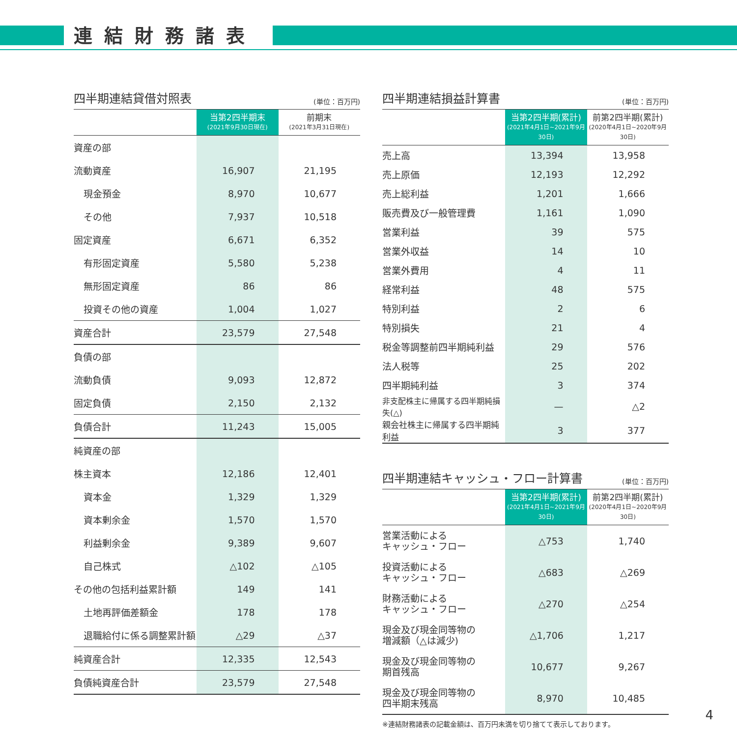連結財務諸表
四半期連結貸借対照表 (単位：百万円)
| | 当第2四半期末 (2021年9月30日現在) | 前期末 (2021年3月31日現在) |
| --- | --- | --- |
| 資産の部 | | |
| 流動資産 | 16,907 | 21,195 |
| 現金預金 | 8,970 | 10,677 |
| その他 | 7,937 | 10,518 |
| 固定資産 | 6,671 | 6,352 |
| 有形固定資産 | 5,580 | 5,238 |
| 無形固定資産 | 86 | 86 |
| 投資その他の資産 | 1,004 | 1,027 |
| 資産合計 | 23,579 | 27,548 |
| 負債の部 | | |
| 流動負債 | 9,093 | 12,872 |
| 固定負債 | 2,150 | 2,132 |
| 負債合計 | 11,243 | 15,005 |
| 純資産の部 | | |
| 株主資本 | 12,186 | 12,401 |
| 資本金 | 1,329 | 1,329 |
| 資本剰余金 | 1,570 | 1,570 |
| 利益剰余金 | 9,389 | 9,607 |
| 自己株式 | △102 | △105 |
| その他の包括利益累計額 | 149 | 141 |
| 土地再評価差額金 | 178 | 178 |
| 退職給付に係る調整累計額 | △29 | △37 |
| 純資産合計 | 12,335 | 12,543 |
| 負債純資産合計 | 23,579 | 27,548 |
四半期連結損益計算書 (単位：百万円)
| | 当第2四半期(累計) (2021年4月1日~2021年9月30日) | 前第2四半期(累計) (2020年4月1日~2020年9月30日) |
| --- | --- | --- |
| 売上高 | 13,394 | 13,958 |
| 売上原価 | 12,193 | 12,292 |
| 売上総利益 | 1,201 | 1,666 |
| 販売費及び一般管理費 | 1,161 | 1,090 |
| 営業利益 | 39 | 575 |
| 営業外収益 | 14 | 10 |
| 営業外費用 | 4 | 11 |
| 経常利益 | 48 | 575 |
| 特別利益 | 2 | 6 |
| 特別損失 | 21 | 4 |
| 税金等調整前四半期純利益 | 29 | 576 |
| 法人税等 | 25 | 202 |
| 四半期純利益 | 3 | 374 |
| 非支配株主に帰属する四半期純損失(△) | — | △2 |
| 親会社株主に帰属する四半期純利益 | 3 | 377 |
四半期連結キャッシュ・フロー計算書 (単位：百万円)
| | 当第2四半期(累計) (2021年4月1日~2021年9月30日) | 前第2四半期(累計) (2020年4月1日~2020年9月30日) |
| --- | --- | --- |
| 営業活動による キャッシュ・フロー | △753 | 1,740 |
| 投資活動による キャッシュ・フロー | △683 | △269 |
| 財務活動による キャッシュ・フロー | △270 | △254 |
| 現金及び現金同等物の 増減額（△は減少) | △1,706 | 1,217 |
| 現金及び現金同等物の 期首残高 | 10,677 | 9,267 |
| 現金及び現金同等物の 四半期末残高 | 8,970 | 10,485 |
※連結財務諸表の記載金額は、百万円未満を切り捨てて表示しております。
4